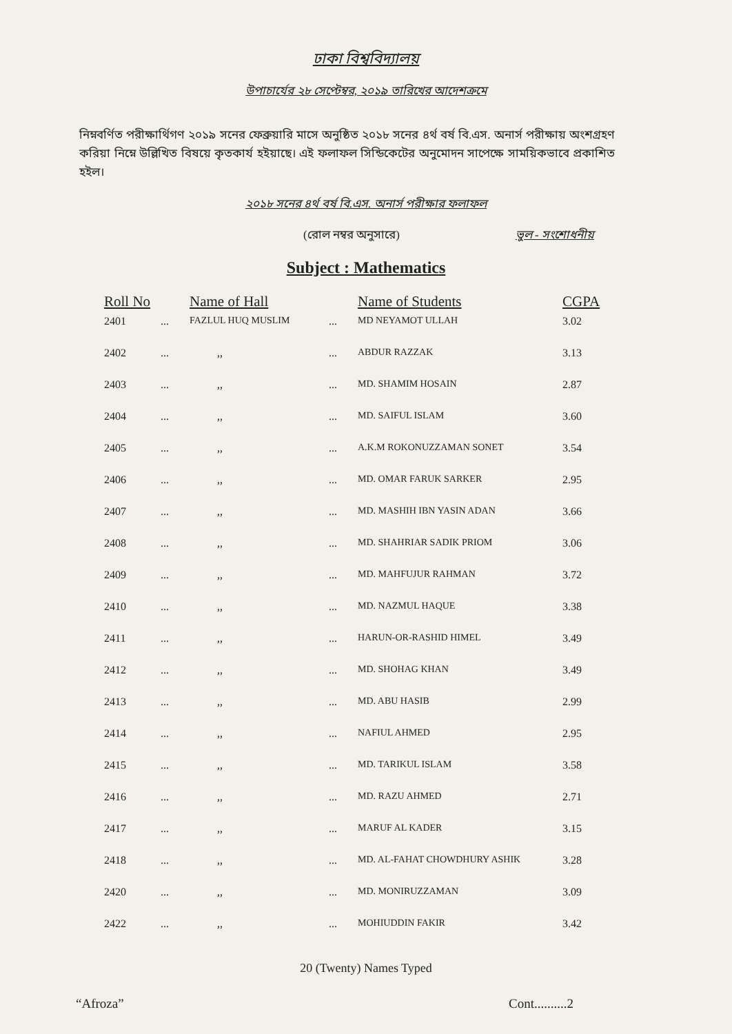ঢাকা বিশ্ববিদ্যালয়
উপাচার্যের ২৮ সেপ্টেম্বর, ২০১৯ তারিখের আদেশক্রমে
নিম্নবর্ণিত পরীক্ষার্থিগণ ২০১৯ সনের ফেব্রুয়ারি মাসে অনুষ্ঠিত ২০১৮ সনের ৪র্থ বর্ষ বি.এস. অনার্স পরীক্ষায় অংশগ্রহণ করিয়া নিম্নে উল্লিখিত বিষয়ে কৃতকার্য হইয়াছে। এই ফলাফল সিন্ডিকেটের অনুমোদন সাপেক্ষে সাময়িকভাবে প্রকাশিত হইল।
২০১৮ সনের ৪র্থ বর্ষ বি.এস. অনার্স পরীক্ষার ফলাফল
(রোল নম্বর অনুসারে) ভুল - সংশোধনীয়
Subject : Mathematics
| Roll No | | Name of Hall | | Name of Students | CGPA |
| --- | --- | --- | --- | --- | --- |
| 2401 | ... | FAZLUL HUQ MUSLIM | ... | MD NEYAMOT ULLAH | 3.02 |
| 2402 | ... | ,, | ... | ABDUR RAZZAK | 3.13 |
| 2403 | ... | ,, | ... | MD. SHAMIM HOSAIN | 2.87 |
| 2404 | ... | ,, | ... | MD. SAIFUL ISLAM | 3.60 |
| 2405 | ... | ,, | ... | A.K.M ROKONUZZAMAN SONET | 3.54 |
| 2406 | ... | ,, | ... | MD. OMAR FARUK SARKER | 2.95 |
| 2407 | ... | ,, | ... | MD. MASHIH IBN YASIN ADAN | 3.66 |
| 2408 | ... | ,, | ... | MD. SHAHRIAR SADIK PRIOM | 3.06 |
| 2409 | ... | ,, | ... | MD. MAHFUJUR RAHMAN | 3.72 |
| 2410 | ... | ,, | ... | MD. NAZMUL HAQUE | 3.38 |
| 2411 | ... | ,, | ... | HARUN-OR-RASHID HIMEL | 3.49 |
| 2412 | ... | ,, | ... | MD. SHOHAG KHAN | 3.49 |
| 2413 | ... | ,, | ... | MD. ABU HASIB | 2.99 |
| 2414 | ... | ,, | ... | NAFIUL AHMED | 2.95 |
| 2415 | ... | ,, | ... | MD. TARIKUL ISLAM | 3.58 |
| 2416 | ... | ,, | ... | MD. RAZU AHMED | 2.71 |
| 2417 | ... | ,, | ... | MARUF AL KADER | 3.15 |
| 2418 | ... | ,, | ... | MD. AL-FAHAT CHOWDHURY ASHIK | 3.28 |
| 2420 | ... | ,, | ... | MD. MONIRUZZAMAN | 3.09 |
| 2422 | ... | ,, | ... | MOHIUDDIN FAKIR | 3.42 |
20 (Twenty) Names Typed
“Afroza” Cont..........2